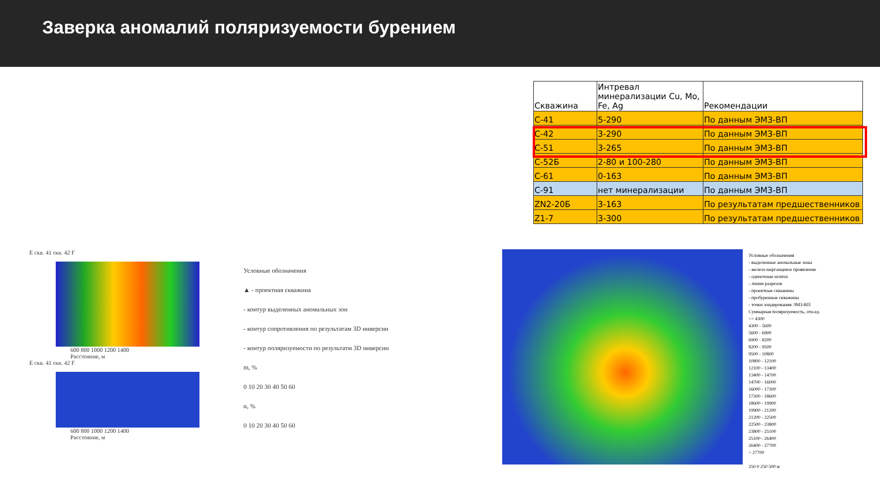Заверка аномалий поляризуемости бурением
| Скважина | Интревал минерализации Cu, Mo, Fe, Ag | Рекомендации |
| --- | --- | --- |
| С-41 | 5-290 | По данным ЭМЗ-ВП |
| С-42 | 3-290 | По данным ЭМЗ-ВП |
| С-51 | 3-265 | По данным ЭМЗ-ВП |
| С-52Б | 2-80 и 100-280 | По данным ЭМЗ-ВП |
| С-61 | 0-163 | По данным ЭМЗ-ВП |
| С-91 | нет минерализации | По данным ЭМЗ-ВП |
| ZN2-20Б | 3-163 | По результатам предшественников |
| Z1-7 | 3-300 | По результатам предшественников |
E скв. 41 скв. 42 F
600 800 1000 1200 1400
Расстояние, м
E скв. 41 скв. 42 F
600 800 1000 1200 1400
Расстояние, м
Условные обозначения
▲ - проектная скважина
- контур выделенных аномальных зон
- контур сопротивления по результатам 3D инверсии
- контур поляризуемости по результатм 3D инверсии
m, %
0 10 20 30 40 50 60
α, %
0 10 20 30 40 50 60
Условные обозначения
- выделенные аномальные зоны
- железо-марганцевое проявление
- одиночные шлихи
- линии разрезов
- проектные скважины
- пробуренные скважины
- точки зондирования ЭМЗ-ВП
Суммарная поляризуемость, отн.ед.
<= 4300
4300 - 5600
5600 - 6900
6900 - 8200
8200 - 9500
9500 - 10800
10800 - 12100
12100 - 13400
13400 - 14700
14700 - 16000
16000 - 17300
17300 - 18600
18600 - 19900
19900 - 21200
21200 - 22500
22500 - 23800
23800 - 25100
25100 - 26400
26400 - 27700
> 27700
250 0 250 500 м